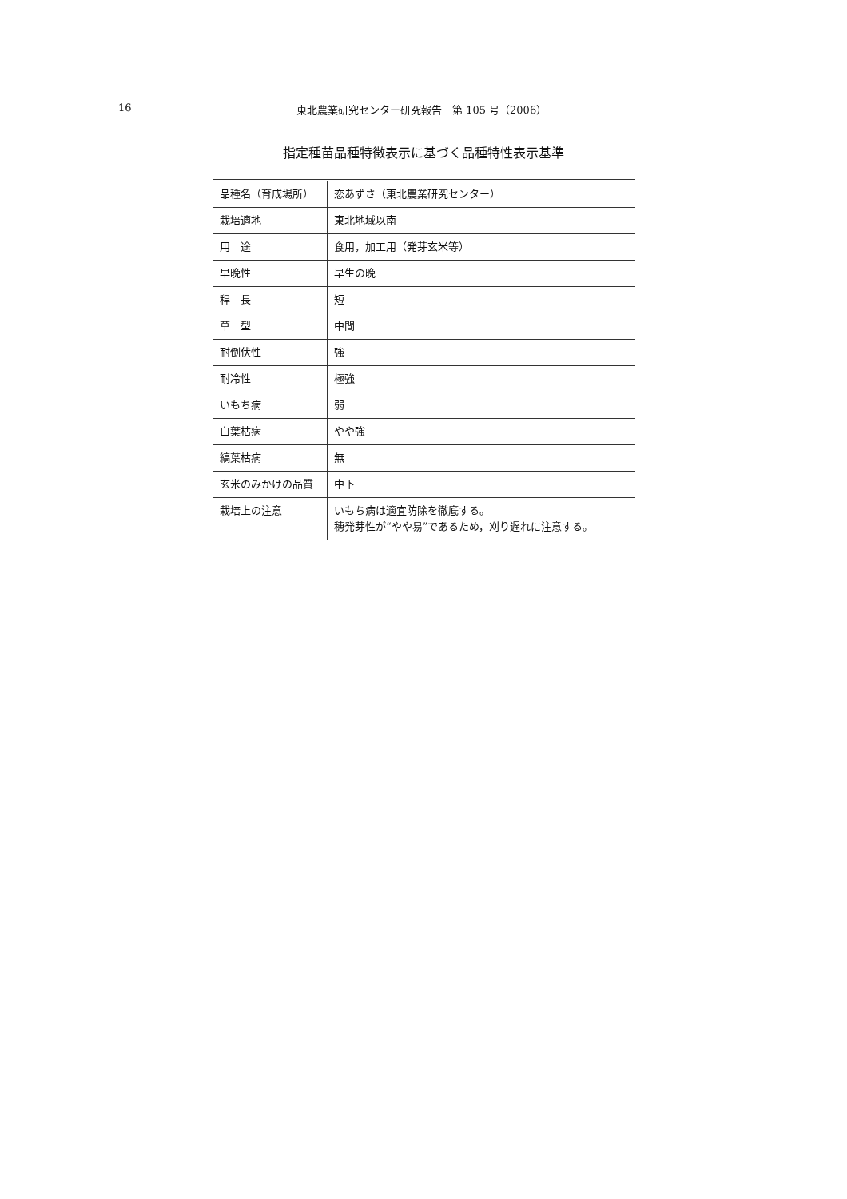16 東北農業研究センター研究報告　第 105 号（2006）
指定種苗品種特徴表示に基づく品種特性表示基準
| 品種名（育成場所） | 恋あずさ（東北農業研究センター） |
| 栽培適地 | 東北地域以南 |
| 用 途 | 食用，加工用（発芽玄米等） |
| 早晩性 | 早生の晩 |
| 稈 長 | 短 |
| 草 型 | 中間 |
| 耐倒伏性 | 強 |
| 耐冷性 | 極強 |
| いもち病 | 弱 |
| 白葉枯病 | やや強 |
| 縞葉枯病 | 無 |
| 玄米のみかけの品質 | 中下 |
| 栽培上の注意 | いもち病は適宜防除を徹底する。 穂発芽性が“やや易”であるため，刈り遅れに注意する。 |